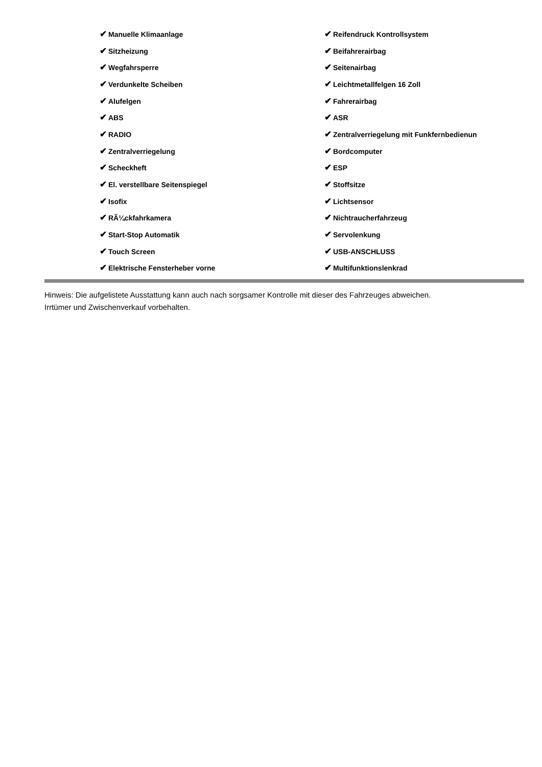| ✔ Manuelle Klimaanlage | ✔ Reifendruck Kontrollsystem |
| ✔ Sitzheizung | ✔ Beifahrerairbag |
| ✔ Wegfahrsperre | ✔ Seitenairbag |
| ✔ Verdunkelte Scheiben | ✔ Leichtmetallfelgen 16 Zoll |
| ✔ Alufelgen | ✔ Fahrerairbag |
| ✔ ABS | ✔ ASR |
| ✔ RADIO | ✔ Zentralverriegelung mit Funkfernbedienun |
| ✔ Zentralverriegelung | ✔ Bordcomputer |
| ✔ Scheckheft | ✔ ESP |
| ✔ El. verstellbare Seitenspiegel | ✔ Stoffsitze |
| ✔ Isofix | ✔ Lichtsensor |
| ✔ RÃ¼ckfahrkamera | ✔ Nichtraucherfahrzeug |
| ✔ Start-Stop Automatik | ✔ Servolenkung |
| ✔ Touch Screen | ✔ USB-ANSCHLUSS |
| ✔ Elektrische Fensterheber vorne | ✔ Multifunktionslenkrad |
Hinweis: Die aufgelistete Ausstattung kann auch nach sorgsamer Kontrolle mit dieser des Fahrzeuges abweichen. Irrtümer und Zwischenverkauf vorbehalten.